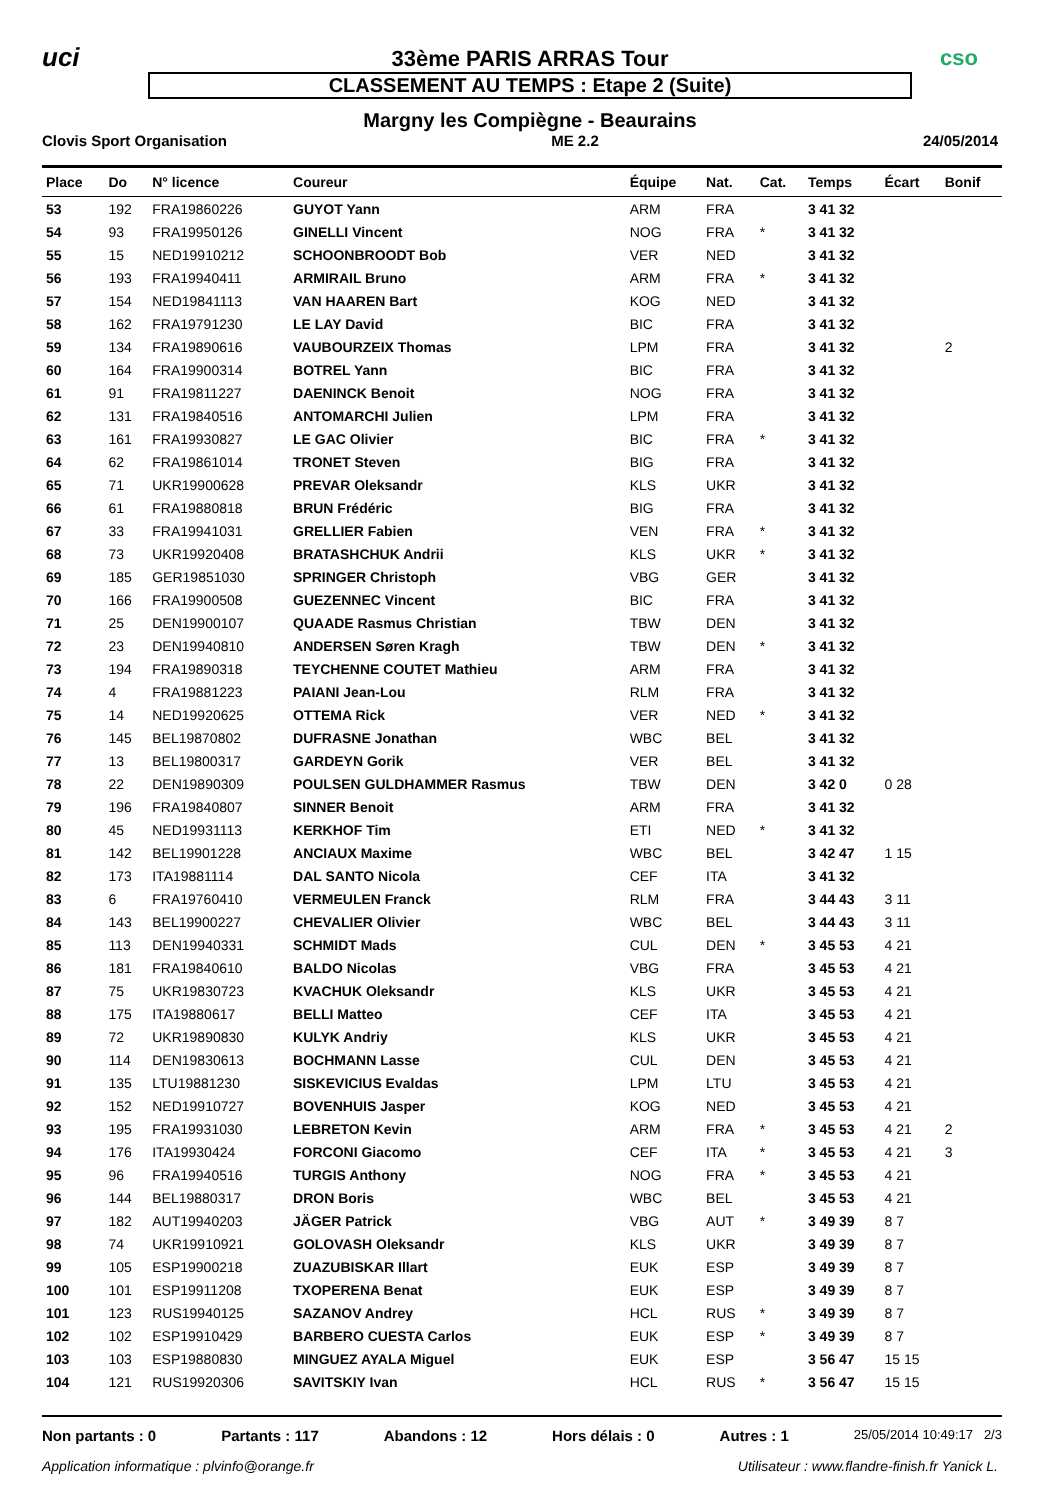uci cso
33ème PARIS ARRAS Tour
CLASSEMENT AU TEMPS : Etape 2 (Suite)
Margny les Compiègne - Beaurains
Clovis Sport Organisation ME 2.2 24/05/2014
| Place | Do | N° licence | Coureur | Équipe | Nat. | Cat. | Temps | Écart | Bonif |
| --- | --- | --- | --- | --- | --- | --- | --- | --- | --- |
| 53 | 192 | FRA19860226 | GUYOT Yann | ARM | FRA | | 3 41 32 | | |
| 54 | 93 | FRA19950126 | GINELLI Vincent | NOG | FRA | * | 3 41 32 | | |
| 55 | 15 | NED19910212 | SCHOONBROODT Bob | VER | NED | | 3 41 32 | | |
| 56 | 193 | FRA19940411 | ARMIRAIL Bruno | ARM | FRA | * | 3 41 32 | | |
| 57 | 154 | NED19841113 | VAN HAAREN Bart | KOG | NED | | 3 41 32 | | |
| 58 | 162 | FRA19791230 | LE LAY David | BIC | FRA | | 3 41 32 | | |
| 59 | 134 | FRA19890616 | VAUBOURZEIX Thomas | LPM | FRA | | 3 41 32 | | 2 |
| 60 | 164 | FRA19900314 | BOTREL Yann | BIC | FRA | | 3 41 32 | | |
| 61 | 91 | FRA19811227 | DAENINCK Benoit | NOG | FRA | | 3 41 32 | | |
| 62 | 131 | FRA19840516 | ANTOMARCHI Julien | LPM | FRA | | 3 41 32 | | |
| 63 | 161 | FRA19930827 | LE GAC Olivier | BIC | FRA | * | 3 41 32 | | |
| 64 | 62 | FRA19861014 | TRONET Steven | BIG | FRA | | 3 41 32 | | |
| 65 | 71 | UKR19900628 | PREVAR Oleksandr | KLS | UKR | | 3 41 32 | | |
| 66 | 61 | FRA19880818 | BRUN Frédéric | BIG | FRA | | 3 41 32 | | |
| 67 | 33 | FRA19941031 | GRELLIER Fabien | VEN | FRA | * | 3 41 32 | | |
| 68 | 73 | UKR19920408 | BRATASHCHUK Andrii | KLS | UKR | * | 3 41 32 | | |
| 69 | 185 | GER19851030 | SPRINGER Christoph | VBG | GER | | 3 41 32 | | |
| 70 | 166 | FRA19900508 | GUEZENNEC Vincent | BIC | FRA | | 3 41 32 | | |
| 71 | 25 | DEN19900107 | QUAADE Rasmus Christian | TBW | DEN | | 3 41 32 | | |
| 72 | 23 | DEN19940810 | ANDERSEN Søren Kragh | TBW | DEN | * | 3 41 32 | | |
| 73 | 194 | FRA19890318 | TEYCHENNE COUTET Mathieu | ARM | FRA | | 3 41 32 | | |
| 74 | 4 | FRA19881223 | PAIANI Jean-Lou | RLM | FRA | | 3 41 32 | | |
| 75 | 14 | NED19920625 | OTTEMA Rick | VER | NED | * | 3 41 32 | | |
| 76 | 145 | BEL19870802 | DUFRASNE Jonathan | WBC | BEL | | 3 41 32 | | |
| 77 | 13 | BEL19800317 | GARDEYN Gorik | VER | BEL | | 3 41 32 | | |
| 78 | 22 | DEN19890309 | POULSEN GULDHAMMER Rasmus | TBW | DEN | | 3 42 0 | 0 28 | |
| 79 | 196 | FRA19840807 | SINNER Benoit | ARM | FRA | | 3 41 32 | | |
| 80 | 45 | NED19931113 | KERKHOF Tim | ETI | NED | * | 3 41 32 | | |
| 81 | 142 | BEL19901228 | ANCIAUX Maxime | WBC | BEL | | 3 42 47 | 1 15 | |
| 82 | 173 | ITA19881114 | DAL SANTO Nicola | CEF | ITA | | 3 41 32 | | |
| 83 | 6 | FRA19760410 | VERMEULEN Franck | RLM | FRA | | 3 44 43 | 3 11 | |
| 84 | 143 | BEL19900227 | CHEVALIER Olivier | WBC | BEL | | 3 44 43 | 3 11 | |
| 85 | 113 | DEN19940331 | SCHMIDT Mads | CUL | DEN | * | 3 45 53 | 4 21 | |
| 86 | 181 | FRA19840610 | BALDO Nicolas | VBG | FRA | | 3 45 53 | 4 21 | |
| 87 | 75 | UKR19830723 | KVACHUK Oleksandr | KLS | UKR | | 3 45 53 | 4 21 | |
| 88 | 175 | ITA19880617 | BELLI Matteo | CEF | ITA | | 3 45 53 | 4 21 | |
| 89 | 72 | UKR19890830 | KULYK Andriy | KLS | UKR | | 3 45 53 | 4 21 | |
| 90 | 114 | DEN19830613 | BOCHMANN Lasse | CUL | DEN | | 3 45 53 | 4 21 | |
| 91 | 135 | LTU19881230 | SISKEVICIUS Evaldas | LPM | LTU | | 3 45 53 | 4 21 | |
| 92 | 152 | NED19910727 | BOVENHUIS Jasper | KOG | NED | | 3 45 53 | 4 21 | |
| 93 | 195 | FRA19931030 | LEBRETON Kevin | ARM | FRA | * | 3 45 53 | 4 21 | 2 |
| 94 | 176 | ITA19930424 | FORCONI Giacomo | CEF | ITA | * | 3 45 53 | 4 21 | 3 |
| 95 | 96 | FRA19940516 | TURGIS Anthony | NOG | FRA | * | 3 45 53 | 4 21 | |
| 96 | 144 | BEL19880317 | DRON Boris | WBC | BEL | | 3 45 53 | 4 21 | |
| 97 | 182 | AUT19940203 | JÄGER Patrick | VBG | AUT | * | 3 49 39 | 8 7 | |
| 98 | 74 | UKR19910921 | GOLOVASH Oleksandr | KLS | UKR | | 3 49 39 | 8 7 | |
| 99 | 105 | ESP19900218 | ZUAZUBISKAR Illart | EUK | ESP | | 3 49 39 | 8 7 | |
| 100 | 101 | ESP19911208 | TXOPERENA Benat | EUK | ESP | | 3 49 39 | 8 7 | |
| 101 | 123 | RUS19940125 | SAZANOV Andrey | HCL | RUS | * | 3 49 39 | 8 7 | |
| 102 | 102 | ESP19910429 | BARBERO CUESTA Carlos | EUK | ESP | * | 3 49 39 | 8 7 | |
| 103 | 103 | ESP19880830 | MINGUEZ AYALA Miguel | EUK | ESP | | 3 56 47 | 15 15 | |
| 104 | 121 | RUS19920306 | SAVITSKIY Ivan | HCL | RUS | * | 3 56 47 | 15 15 | |
Non partants : 0 Partants : 117 Abandons : 12 Hors délais : 0 Autres : 1 25/05/2014 10:49:17 2/3
Application informatique : plvinfo@orange.fr Utilisateur : www.flandre-finish.fr Yanick L.